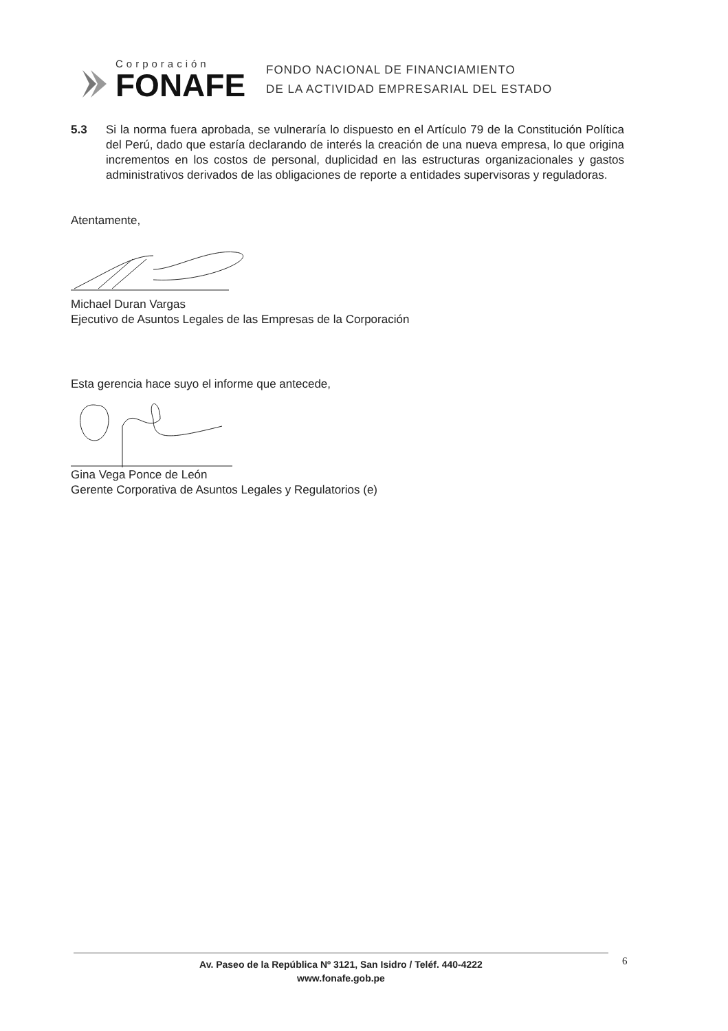Corporación
FONAFE
FONDO NACIONAL DE FINANCIAMIENTO
DE LA ACTIVIDAD EMPRESARIAL DEL ESTADO
5.3 Si la norma fuera aprobada, se vulneraría lo dispuesto en el Artículo 79 de la Constitución Política del Perú, dado que estaría declarando de interés la creación de una nueva empresa, lo que origina incrementos en los costos de personal, duplicidad en las estructuras organizacionales y gastos administrativos derivados de las obligaciones de reporte a entidades supervisoras y reguladoras.
Atentamente,
Michael Duran Vargas
Ejecutivo de Asuntos Legales de las Empresas de la Corporación
Esta gerencia hace suyo el informe que antecede,
Gina Vega Ponce de León
Gerente Corporativa de Asuntos Legales y Regulatorios (e)
Av. Paseo de la República Nº 3121, San Isidro / Teléf. 440-4222
www.fonafe.gob.pe
6